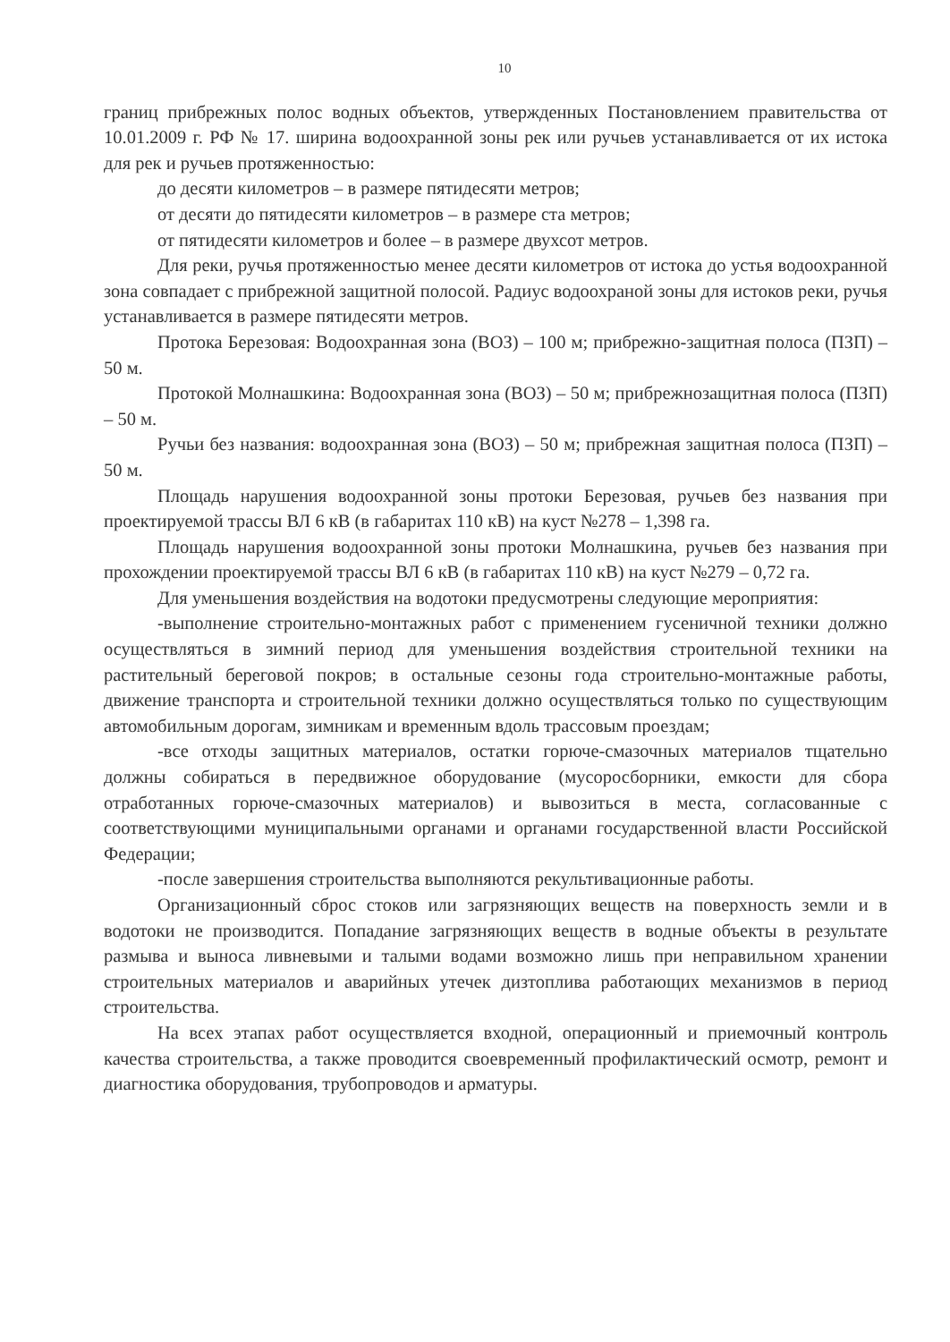10
границ прибрежных полос водных объектов, утвержденных Постановлением правительства от 10.01.2009 г. РФ № 17. ширина водоохранной зоны рек или ручьев устанавливается от их истока для рек и ручьев протяженностью:
до десяти километров – в размере пятидесяти метров;
от десяти до пятидесяти километров – в размере ста метров;
от пятидесяти километров и более – в размере двухсот метров.
Для реки, ручья протяженностью менее десяти километров от истока до устья водоохранной зона совпадает с прибрежной защитной полосой. Радиус водоохраной зоны для истоков реки, ручья устанавливается в размере пятидесяти метров.
Протока Березовая: Водоохранная зона (ВОЗ) – 100 м; прибрежно-защитная полоса (ПЗП) – 50 м.
Протокой Молнашкина: Водоохранная зона (ВОЗ) – 50 м; прибрежнозащитная полоса (ПЗП) – 50 м.
Ручьи без названия: водоохранная зона (ВОЗ) – 50 м; прибрежная защитная полоса (ПЗП) – 50 м.
Площадь нарушения водоохранной зоны протоки Березовая, ручьев без названия при проектируемой трассы ВЛ 6 кВ (в габаритах 110 кВ) на куст №278 – 1,398 га.
Площадь нарушения водоохранной зоны протоки Молнашкина, ручьев без названия при прохождении проектируемой трассы ВЛ 6 кВ (в габаритах 110 кВ) на куст №279 – 0,72 га.
Для уменьшения воздействия на водотоки предусмотрены следующие мероприятия:
-выполнение строительно-монтажных работ с применением гусеничной техники должно осуществляться в зимний период для уменьшения воздействия строительной техники на растительный береговой покров; в остальные сезоны года строительно-монтажные работы, движение транспорта и строительной техники должно осуществляться только по существующим автомобильным дорогам, зимникам и временным вдоль трассовым проездам;
-все отходы защитных материалов, остатки горюче-смазочных материалов тщательно должны собираться в передвижное оборудование (мусоросборники, емкости для сбора отработанных горюче-смазочных материалов) и вывозиться в места, согласованные с соответствующими муниципальными органами и органами государственной власти Российской Федерации;
-после завершения строительства выполняются рекультивационные работы.
Организационный сброс стоков или загрязняющих веществ на поверхность земли и в водотоки не производится. Попадание загрязняющих веществ в водные объекты в результате размыва и выноса ливневыми и талыми водами возможно лишь при неправильном хранении строительных материалов и аварийных утечек дизтоплива работающих механизмов в период строительства.
На всех этапах работ осуществляется входной, операционный и приемочный контроль качества строительства, а также проводится своевременный профилактический осмотр, ремонт и диагностика оборудования, трубопроводов и арматуры.